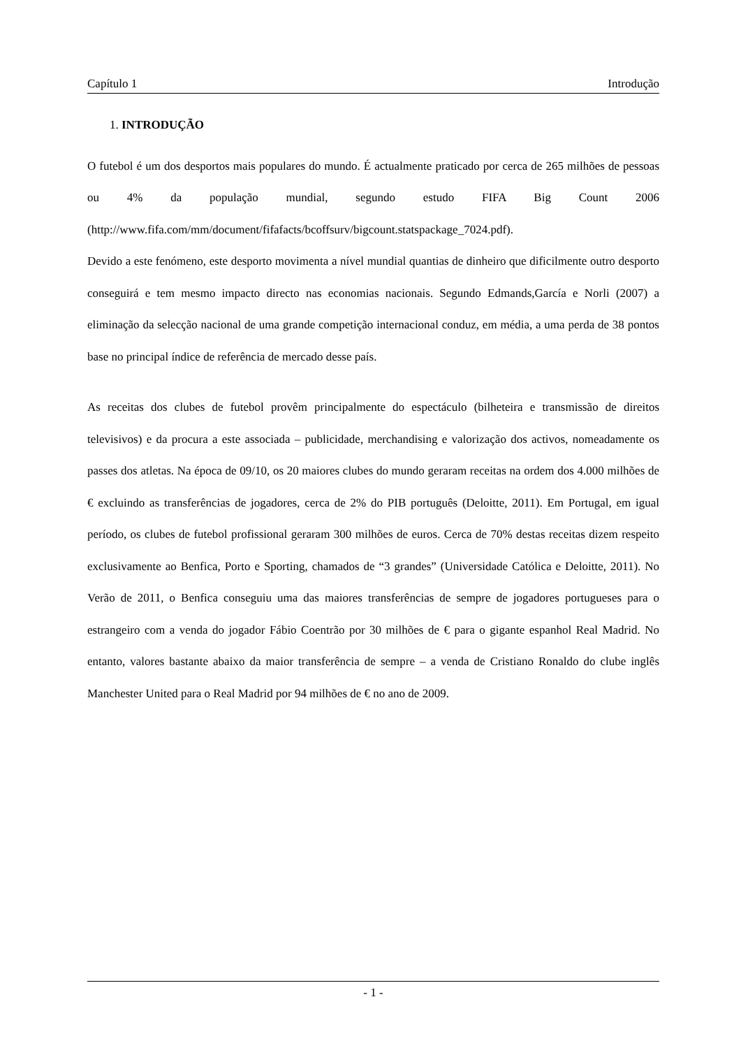Capítulo 1 Introdução
1. INTRODUÇÃO
O futebol é um dos desportos mais populares do mundo. É actualmente praticado por cerca de 265 milhões de pessoas ou 4% da população mundial, segundo estudo FIFA Big Count 2006 (http://www.fifa.com/mm/document/fifafacts/bcoffsurv/bigcount.statspackage_7024.pdf).
Devido a este fenómeno, este desporto movimenta a nível mundial quantias de dinheiro que dificilmente outro desporto conseguirá e tem mesmo impacto directo nas economias nacionais. Segundo Edmands,García e Norli (2007) a eliminação da selecção nacional de uma grande competição internacional conduz, em média, a uma perda de 38 pontos base no principal índice de referência de mercado desse país.
As receitas dos clubes de futebol provêm principalmente do espectáculo (bilheteira e transmissão de direitos televisivos) e da procura a este associada – publicidade, merchandising e valorização dos activos, nomeadamente os passes dos atletas. Na época de 09/10, os 20 maiores clubes do mundo geraram receitas na ordem dos 4.000 milhões de € excluindo as transferências de jogadores, cerca de 2% do PIB português (Deloitte, 2011). Em Portugal, em igual período, os clubes de futebol profissional geraram 300 milhões de euros. Cerca de 70% destas receitas dizem respeito exclusivamente ao Benfica, Porto e Sporting, chamados de “3 grandes” (Universidade Católica e Deloitte, 2011). No Verão de 2011, o Benfica conseguiu uma das maiores transferências de sempre de jogadores portugueses para o estrangeiro com a venda do jogador Fábio Coentrão por 30 milhões de € para o gigante espanhol Real Madrid. No entanto, valores bastante abaixo da maior transferência de sempre – a venda de Cristiano Ronaldo do clube inglês Manchester United para o Real Madrid por 94 milhões de € no ano de 2009.
- 1 -